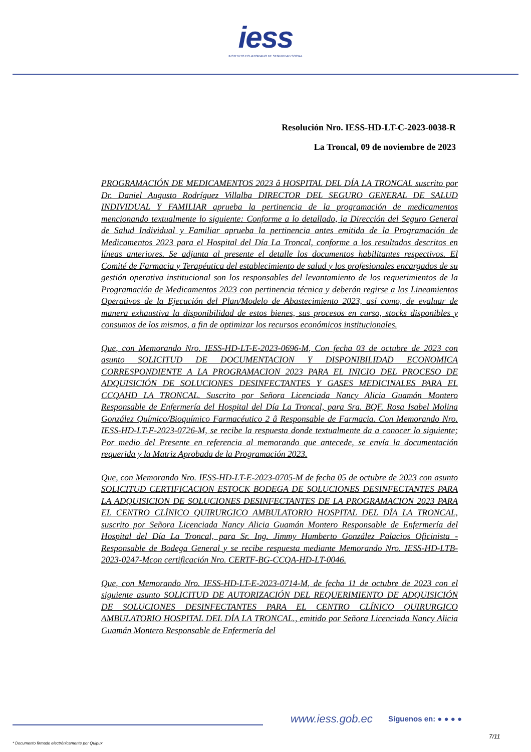iess
INSTITUTO ECUATORIANO DE SEGURIDAD SOCIAL
Resolución Nro. IESS-HD-LT-C-2023-0038-R
La Troncal, 09 de noviembre de 2023
PROGRAMACIÓN DE MEDICAMENTOS 2023 â HOSPITAL DEL DÍA LA TRONCAL suscrito por Dr. Daniel Augusto Rodríguez Villalba DIRECTOR DEL SEGURO GENERAL DE SALUD INDIVIDUAL Y FAMILIAR aprueba la pertinencia de la programación de medicamentos mencionando textualmente lo siguiente: Conforme a lo detallado, la Dirección del Seguro General de Salud Individual y Familiar aprueba la pertinencia antes emitida de la Programación de Medicamentos 2023 para el Hospital del Día La Troncal, conforme a los resultados descritos en líneas anteriores. Se adjunta al presente el detalle los documentos habilitantes respectivos. El Comité de Farmacia y Terapéutica del establecimiento de salud y los profesionales encargados de su gestión operativa institucional son los responsables del levantamiento de los requerimientos de la Programación de Medicamentos 2023 con pertinencia técnica y deberán regirse a los Lineamientos Operativos de la Ejecución del Plan/Modelo de Abastecimiento 2023, así como, de evaluar de manera exhaustiva la disponibilidad de estos bienes, sus procesos en curso, stocks disponibles y consumos de los mismos, a fin de optimizar los recursos económicos institucionales.
Que, con Memorando Nro. IESS-HD-LT-E-2023-0696-M, Con fecha 03 de octubre de 2023 con asunto SOLICITUD DE DOCUMENTACION Y DISPONIBILIDAD ECONOMICA CORRESPONDIENTE A LA PROGRAMACION 2023 PARA EL INICIO DEL PROCESO DE ADQUISICIÓN DE SOLUCIONES DESINFECTANTES Y GASES MEDICINALES PARA EL CCQAHD LA TRONCAL. Suscrito por Señora Licenciada Nancy Alicia Guamán Montero Responsable de Enfermería del Hospital del Día La Troncal, para Sra. BQF. Rosa Isabel Molina González Químico/Bioquímico Farmacéutico 2 â Responsable de Farmacia. Con Memorando Nro. IESS-HD-LT-F-2023-0726-M, se recibe la respuesta donde textualmente da a conocer lo siguiente; Por medio del Presente en referencia al memorando que antecede, se envía la documentación requerida y la Matriz Aprobada de la Programación 2023.
Que, con Memorando Nro. IESS-HD-LT-E-2023-0705-M de fecha 05 de octubre de 2023 con asunto SOLICITUD CERTIFICACION ESTOCK BODEGA DE SOLUCIONES DESINFECTANTES PARA LA ADQUISICION DE SOLUCIONES DESINFECTANTES DE LA PROGRAMACION 2023 PARA EL CENTRO CLÍNICO QUIRURGICO AMBULATORIO HOSPITAL DEL DÍA LA TRONCAL, suscrito por Señora Licenciada Nancy Alicia Guamán Montero Responsable de Enfermería del Hospital del Día La Troncal, para Sr. Ing. Jimmy Humberto González Palacios Oficinista - Responsable de Bodega General y se recibe respuesta mediante Memorando Nro. IESS-HD-LTB-2023-0247-Mcon certificación Nro. CERTF-BG-CCQA-HD-LT-0046.
Que, con Memorando Nro. IESS-HD-LT-E-2023-0714-M, de fecha 11 de octubre de 2023 con el siguiente asunto SOLICITUD DE AUTORIZACIÓN DEL REQUERIMIENTO DE ADQUISICIÓN DE SOLUCIONES DESINFECTANTES PARA EL CENTRO CLÍNICO QUIRURGICO AMBULATORIO HOSPITAL DEL DÍA LA TRONCAL., emitido por Señora Licenciada Nancy Alicia Guamán Montero Responsable de Enfermería del
www.iess.gob.ec Síguenos en: ● ● ● ●
7/11
* Documento firmado electrónicamente por Quipux